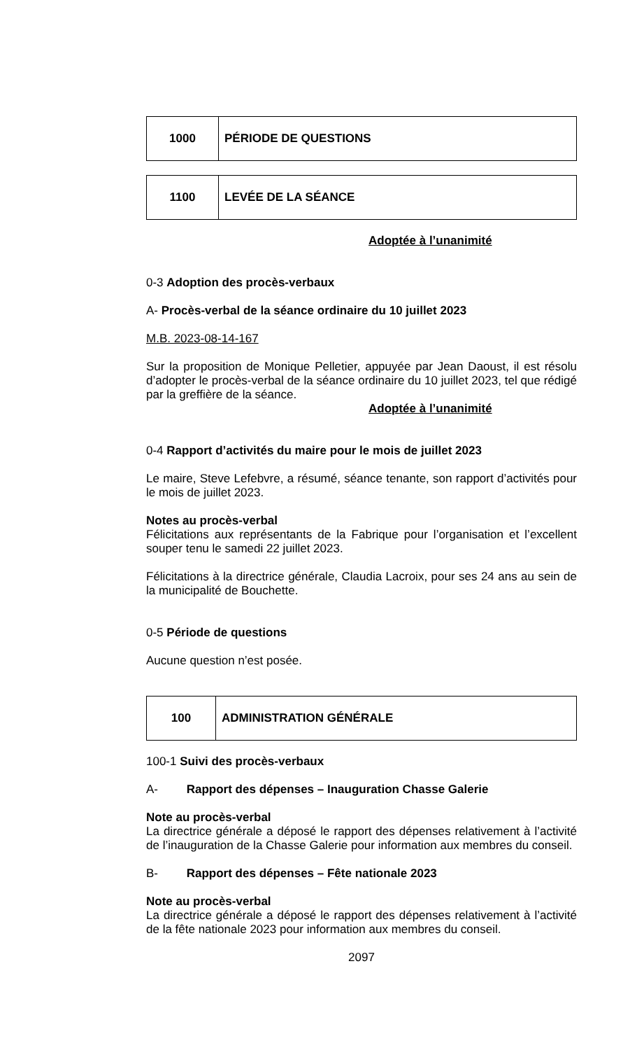| 1000 | PÉRIODE DE QUESTIONS |
| 1100 | LEVÉE DE LA SÉANCE |
Adoptée à l’unanimité
0-3 Adoption des procès-verbaux
A- Procès-verbal de la séance ordinaire du 10 juillet 2023
M.B. 2023-08-14-167
Sur la proposition de Monique Pelletier, appuyée par Jean Daoust, il est résolu d’adopter le procès-verbal de la séance ordinaire du 10 juillet 2023, tel que rédigé par la greffière de la séance.
Adoptée à l’unanimité
0-4 Rapport d’activités du maire pour le mois de juillet 2023
Le maire, Steve Lefebvre, a résumé, séance tenante, son rapport d’activités pour le mois de juillet 2023.
Notes au procès-verbal
Félicitations aux représentants de la Fabrique pour l’organisation et l’excellent souper tenu le samedi 22 juillet 2023.
Félicitations à la directrice générale, Claudia Lacroix, pour ses 24 ans au sein de la municipalité de Bouchette.
0-5 Période de questions
Aucune question n’est posée.
| 100 | ADMINISTRATION GÉNÉRALE |
100-1 Suivi des procès-verbaux
A- Rapport des dépenses – Inauguration Chasse Galerie
Note au procès-verbal
La directrice générale a déposé le rapport des dépenses relativement à l’activité de l’inauguration de la Chasse Galerie pour information aux membres du conseil.
B- Rapport des dépenses – Fête nationale 2023
Note au procès-verbal
La directrice générale a déposé le rapport des dépenses relativement à l’activité de la fête nationale 2023 pour information aux membres du conseil.
2097